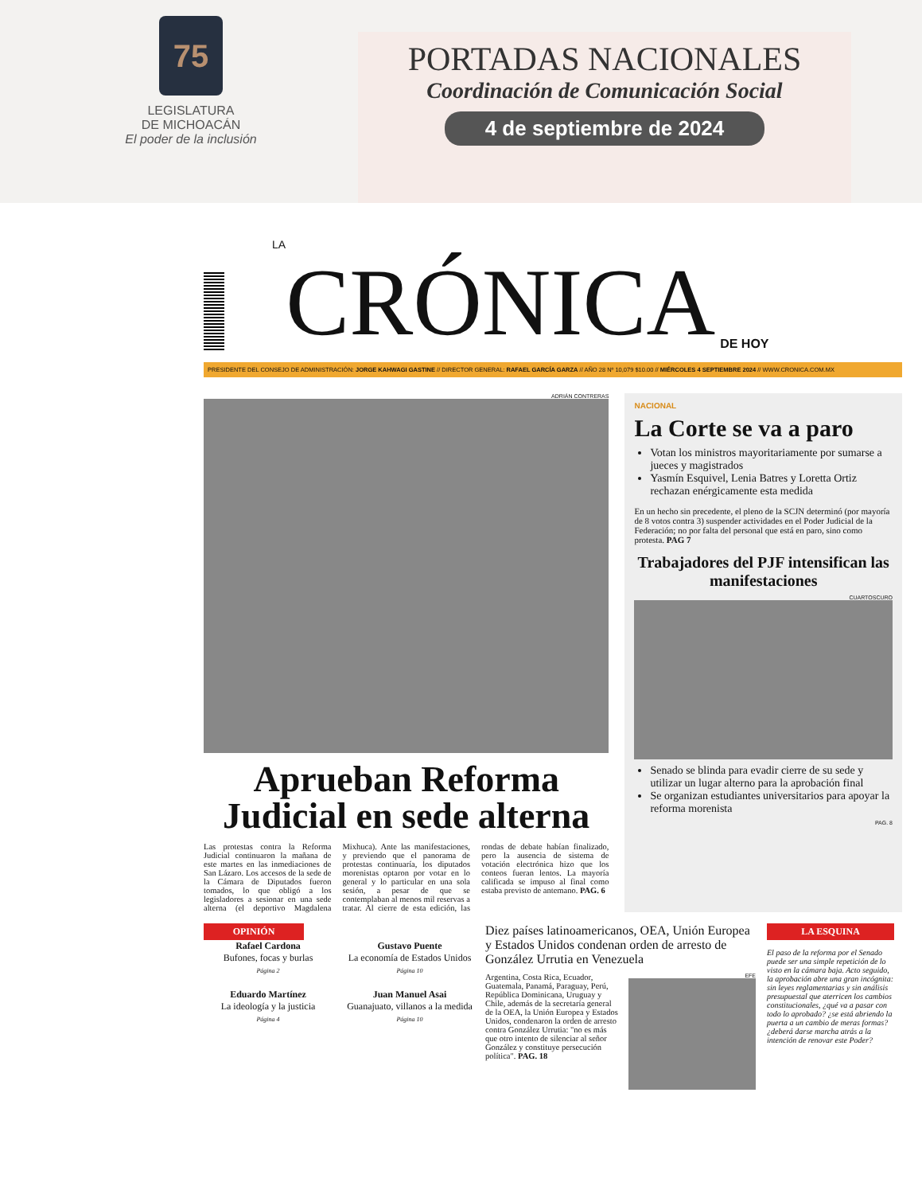75
LEGISLATURA
DE MICHOACÁN
El poder de la inclusión
PORTADAS NACIONALES
Coordinación de Comunicación Social
4 de septiembre de 2024
LA CRÓNICA DE HOY
PRESIDENTE DEL CONSEJO DE ADMINISTRACIÓN: JORGE KAHWAGI GASTINE // DIRECTOR GENERAL: RAFAEL GARCÍA GARZA // AÑO 28 Nº 10,079 $10.00 // MIÉRCOLES 4 SEPTIEMBRE 2024 // WWW.CRONICA.COM.MX
ADRIÁN CONTRERAS
Aprueban Reforma Judicial en sede alterna
Las protestas contra la Reforma Judicial continuaron la mañana de este martes en las inmediaciones de San Lázaro. Los accesos de la sede de la Cámara de Diputados fueron tomados, lo que obligó a los legisladores a sesionar en una sede alterna (el deportivo Magdalena Mixhuca). Ante las manifestaciones, y previendo que el panorama de protestas continuaría, los diputados morenistas optaron por votar en lo general y lo particular en una sola sesión, a pesar de que se contemplaban al menos mil reservas a tratar. Al cierre de esta edición, las rondas de debate habían finalizado, pero la ausencia de sistema de votación electrónica hizo que los conteos fueran lentos. La mayoría calificada se impuso al final como estaba previsto de antemano. PAG. 6
NACIONAL
La Corte se va a paro
Votan los ministros mayoritariamente por sumarse a jueces y magistrados
Yasmín Esquivel, Lenia Batres y Loretta Ortiz rechazan enérgicamente esta medida
En un hecho sin precedente, el pleno de la SCJN determinó (por mayoría de 8 votos contra 3) suspender actividades en el Poder Judicial de la Federación; no por falta del personal que está en paro, sino como protesta. PAG 7
Trabajadores del PJF intensifican las manifestaciones
CUARTOSCURO
Senado se blinda para evadir cierre de su sede y utilizar un lugar alterno para la aprobación final
Se organizan estudiantes universitarios para apoyar la reforma morenista
PAG. 8
OPINIÓN
Rafael Cardona
Bufones, focas y burlas
Página 2
Gustavo Puente
La economía de Estados Unidos
Página 10
Eduardo Martínez
La ideología y la justicia
Página 4
Juan Manuel Asai
Guanajuato, villanos a la medida
Página 10
Diez países latinoamericanos, OEA, Unión Europea y Estados Unidos condenan orden de arresto de González Urrutia en Venezuela
Argentina, Costa Rica, Ecuador, Guatemala, Panamá, Paraguay, Perú, República Dominicana, Uruguay y Chile, además de la secretaría general de la OEA, la Unión Europea y Estados Unidos, condenaron la orden de arresto contra González Urrutia: "no es más que otro intento de silenciar al señor González y constituye persecución política". PAG. 18
EFE
LA ESQUINA
El paso de la reforma por el Senado puede ser una simple repetición de lo visto en la cámara baja. Acto seguido, la aprobación abre una gran incógnita: sin leyes reglamentarias y sin análisis presupuestal que aterricen los cambios constitucionales, ¿qué va a pasar con todo lo aprobado? ¿se está abriendo la puerta a un cambio de meras formas? ¿deberá darse marcha atrás a la intención de renovar este Poder?